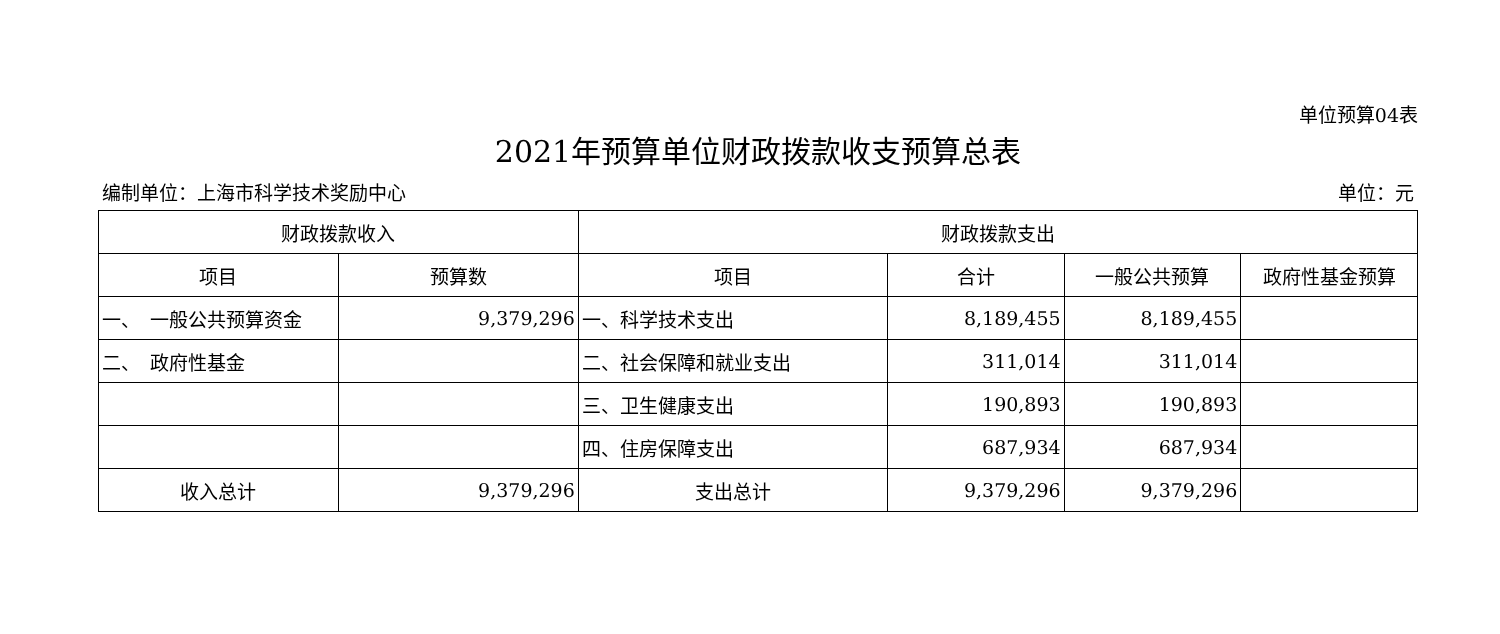单位预算04表
2021年预算单位财政拨款收支预算总表
编制单位：上海市科学技术奖励中心 单位：元
| 财政拨款收入 | | 财政拨款支出 | | | |
| --- | --- | --- | --- | --- | --- |
| 项目 | 预算数 | 项目 | 合计 | 一般公共预算 | 政府性基金预算 |
| 一、 一般公共预算资金 | 9,379,296 | 一、科学技术支出 | 8,189,455 | 8,189,455 | |
| 二、 政府性基金 | | 二、社会保障和就业支出 | 311,014 | 311,014 | |
| | | 三、卫生健康支出 | 190,893 | 190,893 | |
| | | 四、住房保障支出 | 687,934 | 687,934 | |
| 收入总计 | 9,379,296 | 支出总计 | 9,379,296 | 9,379,296 | |